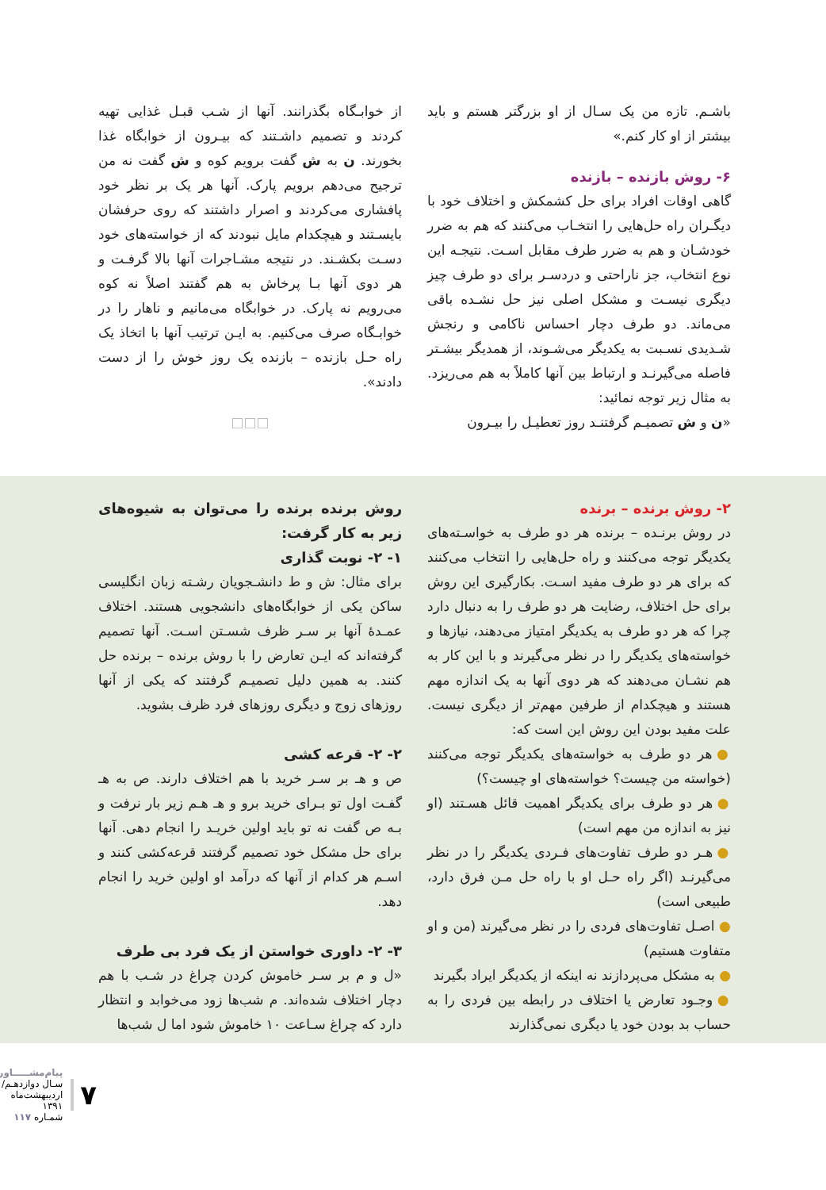باشـم. تازه من یک سـال از او بزرگتر هستم و باید بیشتر از او کار کنم.»
۶- روش بازنده – بازنده
گاهی اوقات افراد برای حل کشمکش و اختلاف خود با دیگـران راه حل‌هایی را انتخـاب می‌کنند که هم به ضرر خودشـان و هم به ضرر طرف مقابل اسـت. نتیجـه این نوع انتخاب، جز ناراحتی و دردسـر برای دو طرف چیز دیگری نیسـت و مشکل اصلی نیز حل نشـده باقی می‌ماند. دو طرف دچار احساس ناکامی و رنجش شـدیدی نسـبت به یکدیگر می‌شـوند، از همدیگر بیشـتر فاصله می‌گیرنـد و ارتباط بین آنها کاملاً به هم می‌ریزد. به مثال زیر توجه نمائید:
«ن و ش تصمیـم گرفتنـد روز تعطیـل را بیـرون
از خوابـگاه بگذرانند. آنها از شـب قبـل غذایی تهیه کردند و تصمیم داشـتند که بیـرون از خوابگاه غذا بخورند. ن به ش گفت برویم کوه و ش گفت نه من ترجیح می‌دهم برویم پارک. آنها هر یک بر نظر خود پافشاری می‌کردند و اصرار داشتند که روی حرفشان بایسـتند و هیچکدام مایل نبودند که از خواسته‌های خود دسـت بکشـند. در نتیجه مشـاجرات آنها بالا گرفـت و هر دوی آنها بـا پرخاش به هم گفتند اصلاً نه کوه می‌رویم نه پارک. در خوابگاه می‌مانیم و ناهار را در خوابـگاه صرف می‌کنیم. به ایـن ترتیب آنها با اتخاذ یک راه حـل بازنده – بازنده یک روز خوش را از دست دادند».
□□□
۲- روش برنده – برنده
در روش برنـده – برنده هر دو طرف به خواسـته‌های یکدیگر توجه می‌کنند و راه حل‌هایی را انتخاب می‌کنند که برای هر دو طرف مفید اسـت. بکارگیری این روش برای حل اختلاف، رضایت هر دو طرف را به دنبال دارد چرا که هر دو طرف به یکدیگر امتیاز می‌دهند، نیازها و خواسته‌های یکدیگر را در نظر می‌گیرند و با این کار به هم نشـان می‌دهند که هر دوی آنها به یک اندازه مهم هستند و هیچکدام از طرفین مهم‌تر از دیگری نیست. علت مفید بودن این روش این است که:
● هر دو طرف به خواسته‌های یکدیگر توجه می‌کنند (خواسته من چیست؟ خواسته‌های او چیست؟)
● هر دو طرف برای یکدیگر اهمیت قائل هسـتند (او نیز به اندازه من مهم است)
● هـر دو طرف تفاوت‌های فـردی یکدیگر را در نظر می‌گیرنـد (اگر راه حـل او با راه حل مـن فرق دارد، طبیعی است)
● اصـل تفاوت‌های فردی را در نظر می‌گیرند (من و او متفاوت هستیم)
● به مشکل می‌پردازند نه اینکه از یکدیگر ایراد بگیرند
● وجـود تعارض یا اختلاف در رابطه بین فردی را به حساب بد بودن خود یا دیگری نمی‌گذارند
روش برنده برنده را می‌توان به شیوه‌های زیر به کار گرفت:
۱- ۲- نوبت گذاری
برای مثال: ش و ط دانشـجویان رشـته زبان انگلیسی ساکن یکی از خوابگاه‌های دانشجویی هستند. اختلاف عمـدۀ آنها بر سـر ظرف شسـتن اسـت. آنها تصمیم گرفته‌اند که ایـن تعارض را با روش برنده – برنده حل کنند. به همین دلیل تصمیـم گرفتند که یکی از آنها روزهای زوج و دیگری روزهای فرد ظرف بشوید.
۲- ۲- قرعه کشی
ص و هـ بر سـر خرید با هم اختلاف دارند. ص به هـ گفـت اول تو بـرای خرید برو و هـ هـم زیر بار نرفت و بـه ص گفت نه تو باید اولین خریـد را انجام دهی. آنها برای حل مشکل خود تصمیم گرفتند قرعه‌کشی کنند و اسـم هر کدام از آنها که درآمد او اولین خرید را انجام دهد.
۳- ۲- داوری خواستن از یک فرد بی طرف
«ل و م بر سـر خاموش کردن چراغ در شـب با هم دچار اختلاف شده‌اند. م شب‌ها زود می‌خوابد و انتظار دارد که چراغ سـاعت ۱۰ خاموش شود اما ل شب‌ها
۷
پیام‌مشـــــاور
سـال دوازدهـم/اردیبهشت‌ماه ۱۳۹۱
شمـاره ۱۱۷